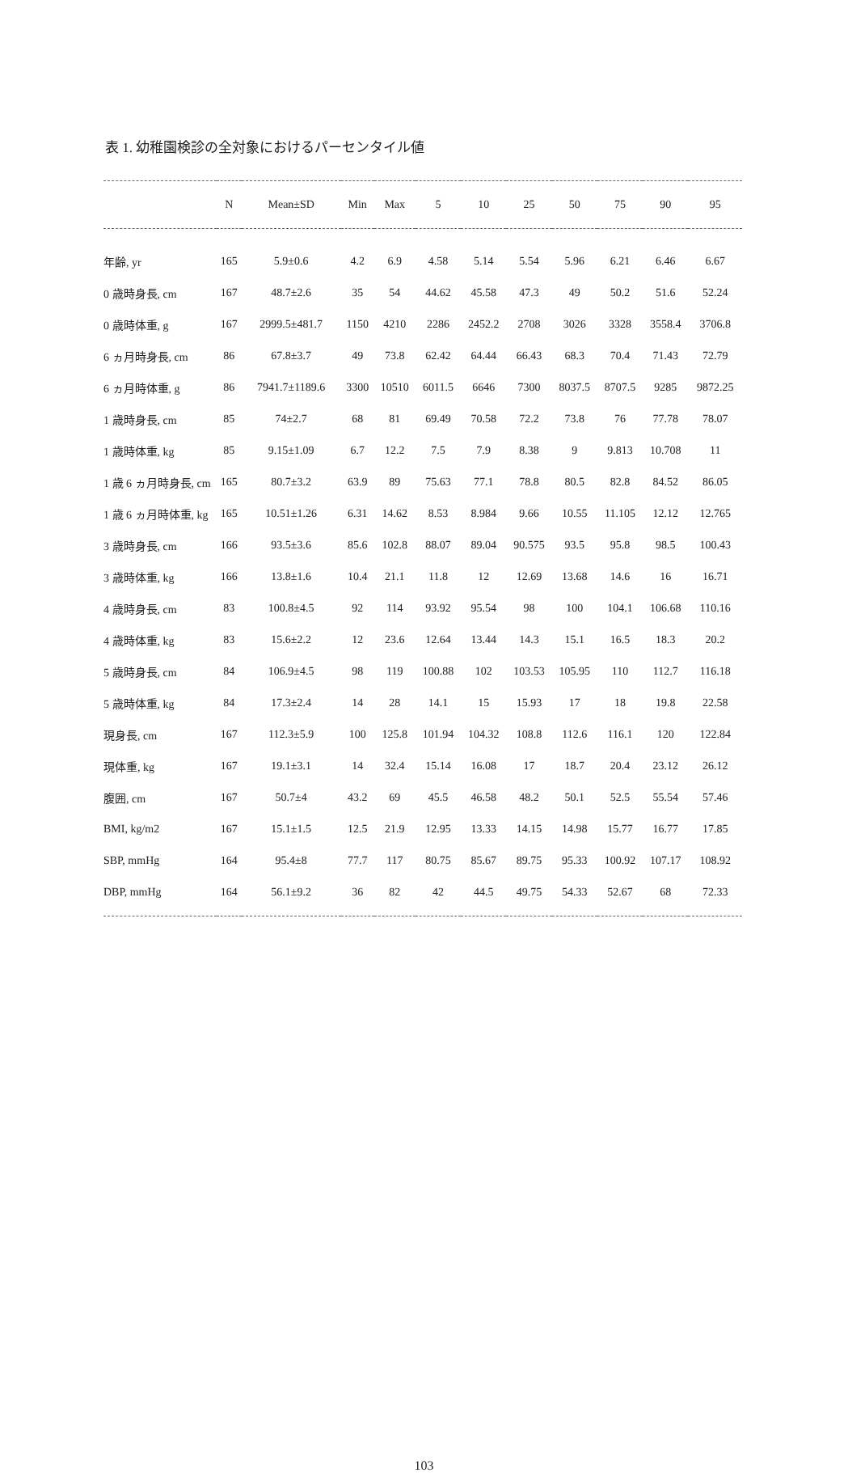表 1. 幼稚園検診の全対象におけるパーセンタイル値
| | N | Mean±SD | Min | Max | 5 | 10 | 25 | 50 | 75 | 90 | 95 |
| --- | --- | --- | --- | --- | --- | --- | --- | --- | --- | --- | --- |
| 年齢, yr | 165 | 5.9±0.6 | 4.2 | 6.9 | 4.58 | 5.14 | 5.54 | 5.96 | 6.21 | 6.46 | 6.67 |
| 0 歳時身長, cm | 167 | 48.7±2.6 | 35 | 54 | 44.62 | 45.58 | 47.3 | 49 | 50.2 | 51.6 | 52.24 |
| 0 歳時体重, g | 167 | 2999.5±481.7 | 1150 | 4210 | 2286 | 2452.2 | 2708 | 3026 | 3328 | 3558.4 | 3706.8 |
| 6 ヵ月時身長, cm | 86 | 67.8±3.7 | 49 | 73.8 | 62.42 | 64.44 | 66.43 | 68.3 | 70.4 | 71.43 | 72.79 |
| 6 ヵ月時体重, g | 86 | 7941.7±1189.6 | 3300 | 10510 | 6011.5 | 6646 | 7300 | 8037.5 | 8707.5 | 9285 | 9872.25 |
| 1 歳時身長, cm | 85 | 74±2.7 | 68 | 81 | 69.49 | 70.58 | 72.2 | 73.8 | 76 | 77.78 | 78.07 |
| 1 歳時体重, kg | 85 | 9.15±1.09 | 6.7 | 12.2 | 7.5 | 7.9 | 8.38 | 9 | 9.813 | 10.708 | 11 |
| 1 歳 6 ヵ月時身長, cm | 165 | 80.7±3.2 | 63.9 | 89 | 75.63 | 77.1 | 78.8 | 80.5 | 82.8 | 84.52 | 86.05 |
| 1 歳 6 ヵ月時体重, kg | 165 | 10.51±1.26 | 6.31 | 14.62 | 8.53 | 8.984 | 9.66 | 10.55 | 11.105 | 12.12 | 12.765 |
| 3 歳時身長, cm | 166 | 93.5±3.6 | 85.6 | 102.8 | 88.07 | 89.04 | 90.575 | 93.5 | 95.8 | 98.5 | 100.43 |
| 3 歳時体重, kg | 166 | 13.8±1.6 | 10.4 | 21.1 | 11.8 | 12 | 12.69 | 13.68 | 14.6 | 16 | 16.71 |
| 4 歳時身長, cm | 83 | 100.8±4.5 | 92 | 114 | 93.92 | 95.54 | 98 | 100 | 104.1 | 106.68 | 110.16 |
| 4 歳時体重, kg | 83 | 15.6±2.2 | 12 | 23.6 | 12.64 | 13.44 | 14.3 | 15.1 | 16.5 | 18.3 | 20.2 |
| 5 歳時身長, cm | 84 | 106.9±4.5 | 98 | 119 | 100.88 | 102 | 103.53 | 105.95 | 110 | 112.7 | 116.18 |
| 5 歳時体重, kg | 84 | 17.3±2.4 | 14 | 28 | 14.1 | 15 | 15.93 | 17 | 18 | 19.8 | 22.58 |
| 現身長, cm | 167 | 112.3±5.9 | 100 | 125.8 | 101.94 | 104.32 | 108.8 | 112.6 | 116.1 | 120 | 122.84 |
| 現体重, kg | 167 | 19.1±3.1 | 14 | 32.4 | 15.14 | 16.08 | 17 | 18.7 | 20.4 | 23.12 | 26.12 |
| 腹囲, cm | 167 | 50.7±4 | 43.2 | 69 | 45.5 | 46.58 | 48.2 | 50.1 | 52.5 | 55.54 | 57.46 |
| BMI, kg/m2 | 167 | 15.1±1.5 | 12.5 | 21.9 | 12.95 | 13.33 | 14.15 | 14.98 | 15.77 | 16.77 | 17.85 |
| SBP, mmHg | 164 | 95.4±8 | 77.7 | 117 | 80.75 | 85.67 | 89.75 | 95.33 | 100.92 | 107.17 | 108.92 |
| DBP, mmHg | 164 | 56.1±9.2 | 36 | 82 | 42 | 44.5 | 49.75 | 54.33 | 52.67 | 68 | 72.33 |
103